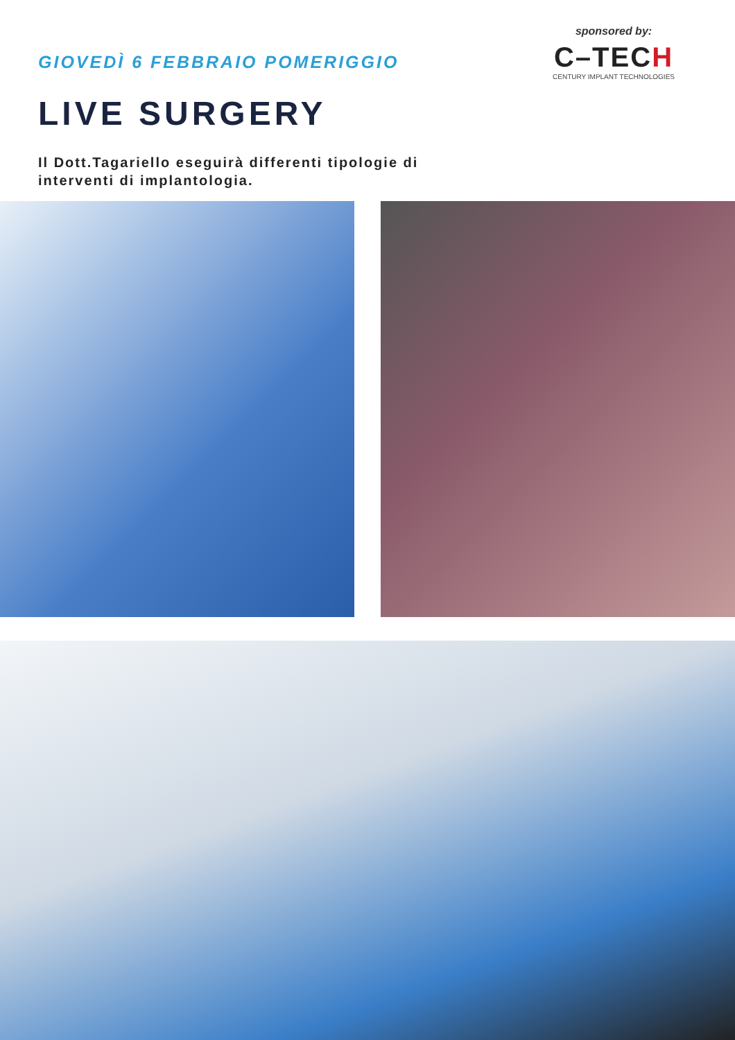GIOVEDÌ 6 FEBBRAIO POMERIGGIO
LIVE SURGERY
Il Dott.Tagariello eseguirà differenti tipologie di
interventi di implantologia.
sponsored by:
C–TECH
CENTURY IMPLANT TECHNOLOGIES